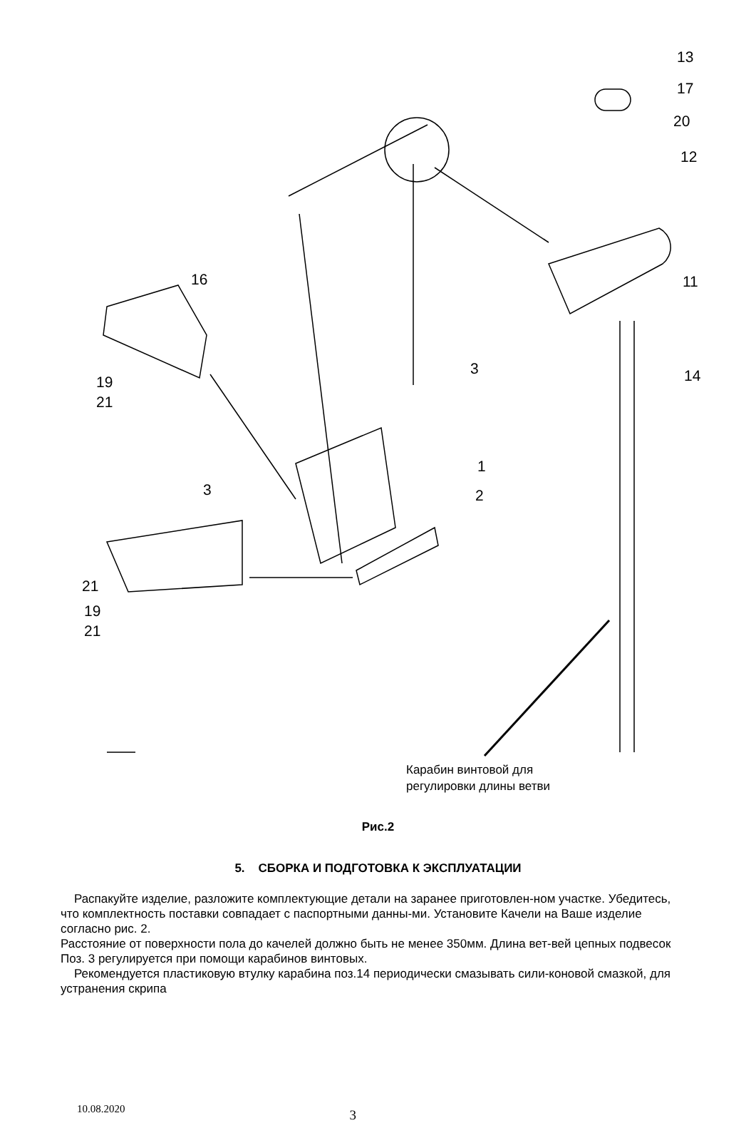13
17
20
12
16 11
3 14 19
21
1
3 2
21
19
21
Карабин винтовой для
регулировки длины ветви
Рис.2
5. СБОРКА И ПОДГОТОВКА К ЭКСПЛУАТАЦИИ
Распакуйте изделие, разложите комплектующие детали на заранее приготовлен-ном участке. Убедитесь, что комплектность поставки совпадает с паспортными данны-ми. Установите Качели на Ваше изделие согласно рис. 2.
Расстояние от поверхности пола до качелей должно быть не менее 350мм. Длина вет-вей цепных подвесок Поз. 3 регулируется при помощи карабинов винтовых.
Рекомендуется пластиковую втулку карабина поз.14 периодически смазывать сили-коновой смазкой, для устранения скрипа
10.08.2020 3